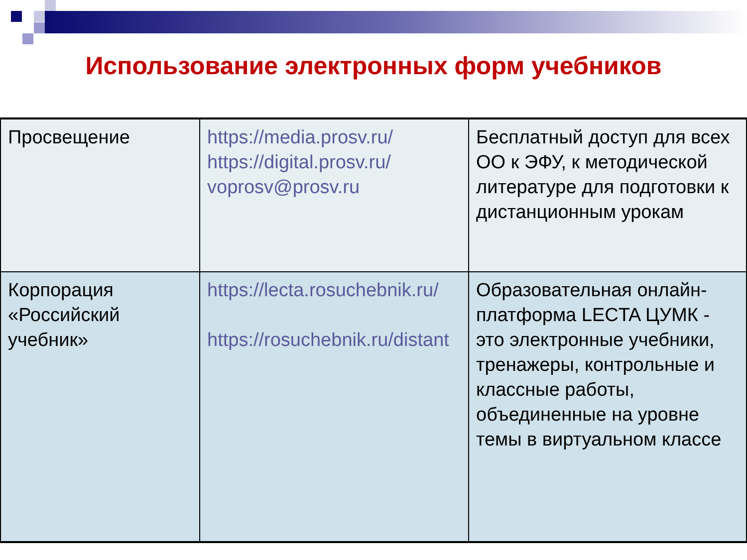Использование электронных форм учебников
| Просвещение | https://media.prosv.ru/ https://digital.prosv.ru/ voprosv@prosv.ru | Бесплатный доступ для всех ОО к ЭФУ, к методической литературе для подготовки к дистанционным урокам |
| Корпорация «Российский учебник» | https://lecta.rosuchebnik.ru/ https://rosuchebnik.ru/distant | Образовательная онлайн-платформа LECTA ЦУМК - это электронные учебники, тренажеры, контрольные и классные работы, объединенные на уровне темы в виртуальном классе |